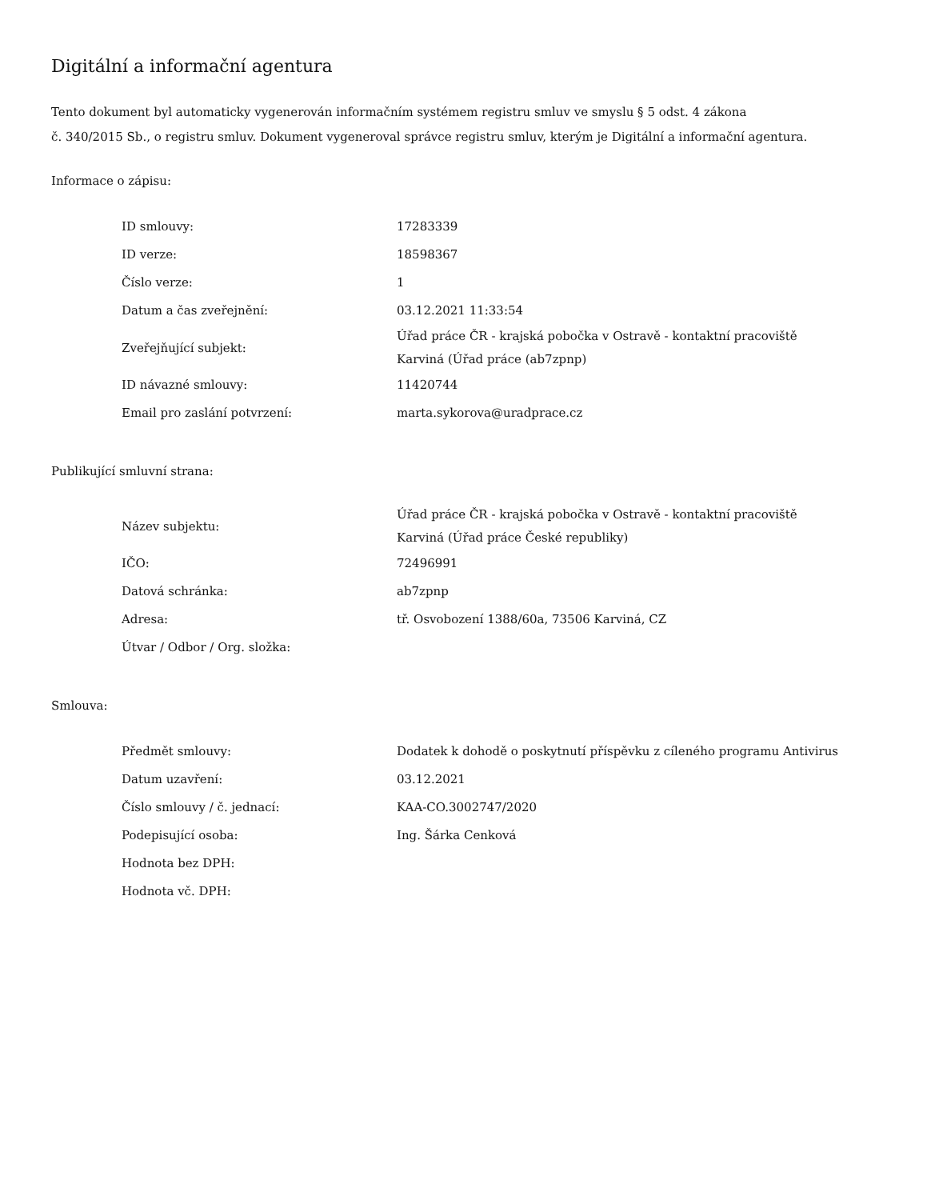Digitální a informační agentura
Tento dokument byl automaticky vygenerován informačním systémem registru smluv ve smyslu § 5 odst. 4 zákona
č. 340/2015 Sb., o registru smluv. Dokument vygeneroval správce registru smluv, kterým je Digitální a informační agentura.
Informace o zápisu:
| ID smlouvy: | 17283339 |
| ID verze: | 18598367 |
| Číslo verze: | 1 |
| Datum a čas zveřejnění: | 03.12.2021 11:33:54 |
| Zveřejňující subjekt: | Úřad práce ČR - krajská pobočka v Ostravě - kontaktní pracoviště Karviná (Úřad práce (ab7zpnp) |
| ID návazné smlouvy: | 11420744 |
| Email pro zaslání potvrzení: | marta.sykorova@uradprace.cz |
Publikující smluvní strana:
| Název subjektu: | Úřad práce ČR - krajská pobočka v Ostravě - kontaktní pracoviště Karviná (Úřad práce České republiky) |
| IČO: | 72496991 |
| Datová schránka: | ab7zpnp |
| Adresa: | tř. Osvobození 1388/60a, 73506 Karviná, CZ |
| Útvar / Odbor / Org. složka: | |
Smlouva:
| Předmět smlouvy: | Dodatek k dohodě o poskytnutí příspěvku z cíleného programu Antivirus |
| Datum uzavření: | 03.12.2021 |
| Číslo smlouvy / č. jednací: | KAA-CO.3002747/2020 |
| Podepisující osoba: | Ing. Šárka Cenková |
| Hodnota bez DPH: | |
| Hodnota vč. DPH: | |